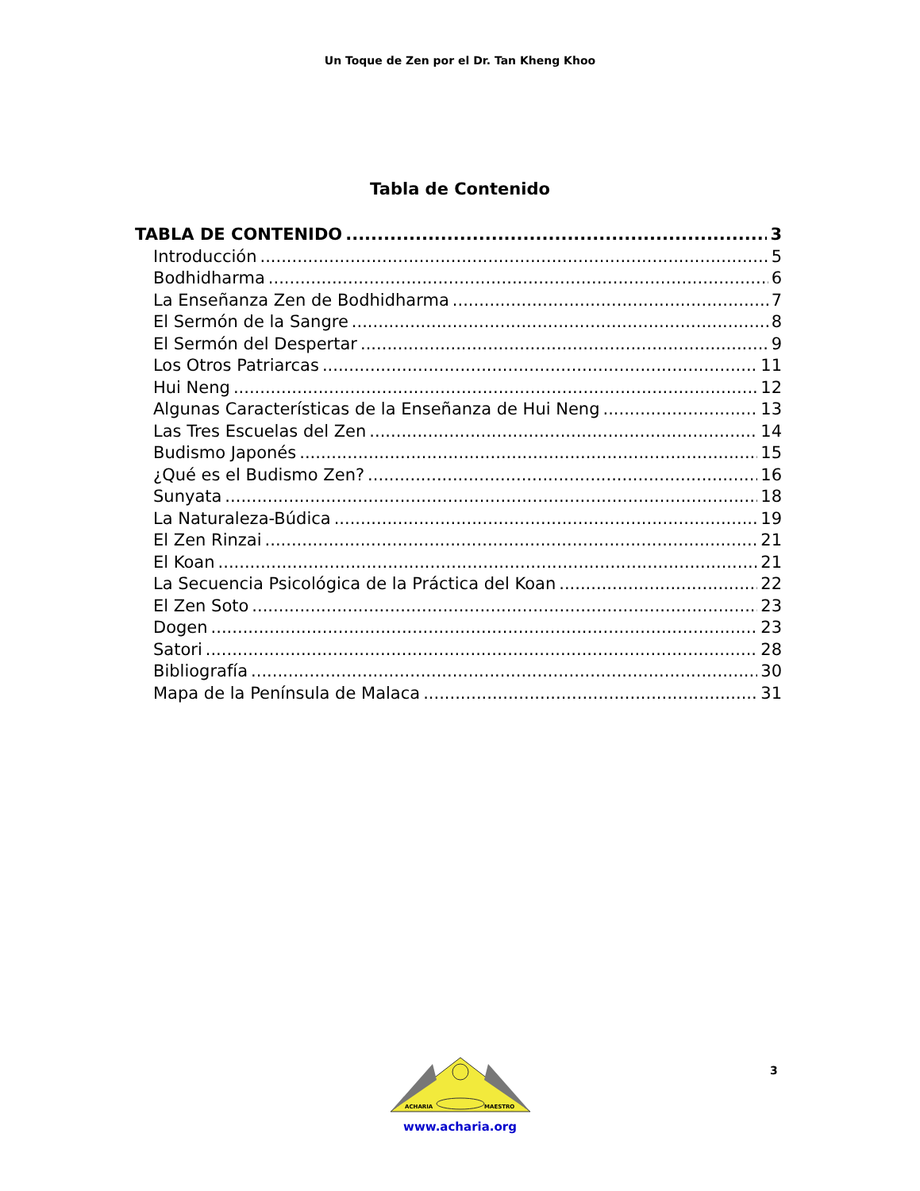Un Toque de Zen por el Dr. Tan Kheng Khoo
Tabla de Contenido
TABLA DE CONTENIDO 3
Introducción 5
Bodhidharma 6
La Enseñanza Zen de Bodhidharma 7
El Sermón de la Sangre 8
El Sermón del Despertar 9
Los Otros Patriarcas 11
Hui Neng 12
Algunas Características de la Enseñanza de Hui Neng 13
Las Tres Escuelas del Zen 14
Budismo Japonés 15
¿Qué es el Budismo Zen? 16
Sunyata 18
La Naturaleza-Búdica 19
El Zen Rinzai 21
El Koan 21
La Secuencia Psicológica de la Práctica del Koan 22
El Zen Soto 23
Dogen 23
Satori 28
Bibliografía 30
Mapa de la Península de Malaca 31
3
ACHARIA
MAESTRO
www.acharia.org